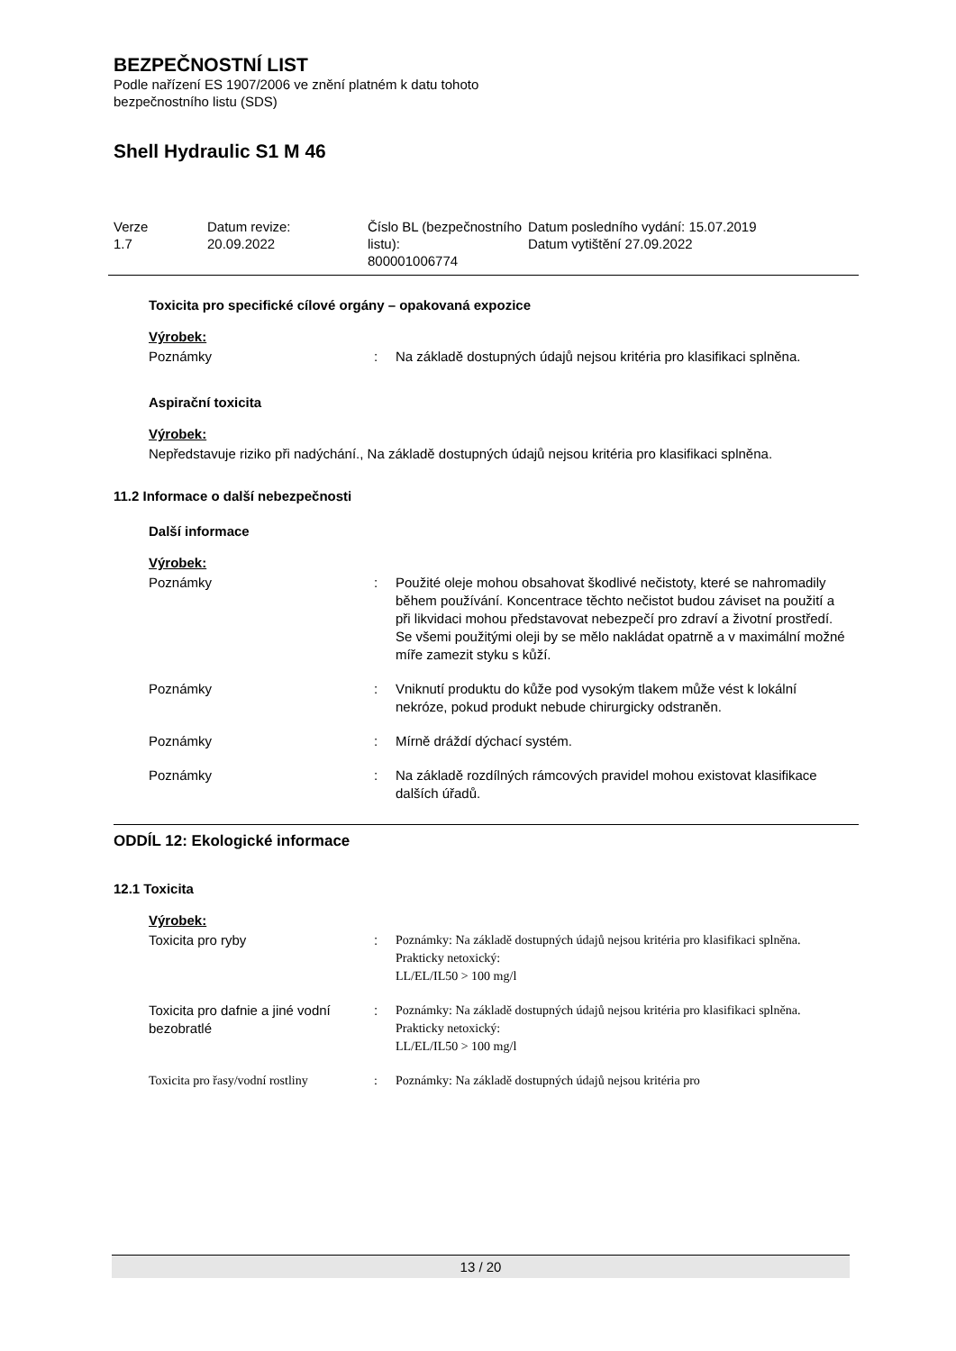BEZPEČNOSTNÍ LIST
Podle nařízení ES 1907/2006 ve znění platném k datu tohoto
bezpečnostního listu (SDS)
Shell Hydraulic S1 M 46
Verze
1.7
Datum revize:
20.09.2022
Číslo BL (bezpečnostního listu):
800001006774
Datum posledního vydání: 15.07.2019
Datum vytištění 27.09.2022
Toxicita pro specifické cílové orgány – opakovaná expozice
Výrobek:
Poznámky : Na základě dostupných údajů nejsou kritéria pro klasifikaci splněna.
Aspirační toxicita
Výrobek:
Nepředstavuje riziko při nadýchání., Na základě dostupných údajů nejsou kritéria pro klasifikaci splněna.
11.2 Informace o další nebezpečnosti
Další informace
Výrobek:
Poznámky : Použité oleje mohou obsahovat škodlivé nečistoty, které se nahromadily během používání. Koncentrace těchto nečistot budou záviset na použití a při likvidaci mohou představovat nebezpečí pro zdraví a životní prostředí.
Se všemi použitými oleji by se mělo nakládat opatrně a v maximální možné míře zamezit styku s kůží.
Poznámky : Vniknutí produktu do kůže pod vysokým tlakem může vést k lokální nekróze, pokud produkt nebude chirurgicky odstraněn.
Poznámky : Mírně dráždí dýchací systém.
Poznámky : Na základě rozdílných rámcových pravidel mohou existovat klasifikace dalších úřadů.
ODDÍL 12: Ekologické informace
12.1 Toxicita
Výrobek:
Toxicita pro ryby : Poznámky: Na základě dostupných údajů nejsou kritéria pro klasifikaci splněna.
Prakticky netoxický:
LL/EL/IL50 > 100 mg/l
Toxicita pro dafnie a jiné vodní bezobratlé
: Poznámky: Na základě dostupných údajů nejsou kritéria pro klasifikaci splněna.
Prakticky netoxický:
LL/EL/IL50 > 100 mg/l
Toxicita pro řasy/vodní rostliny
: Poznámky: Na základě dostupných údajů nejsou kritéria pro
13 / 20